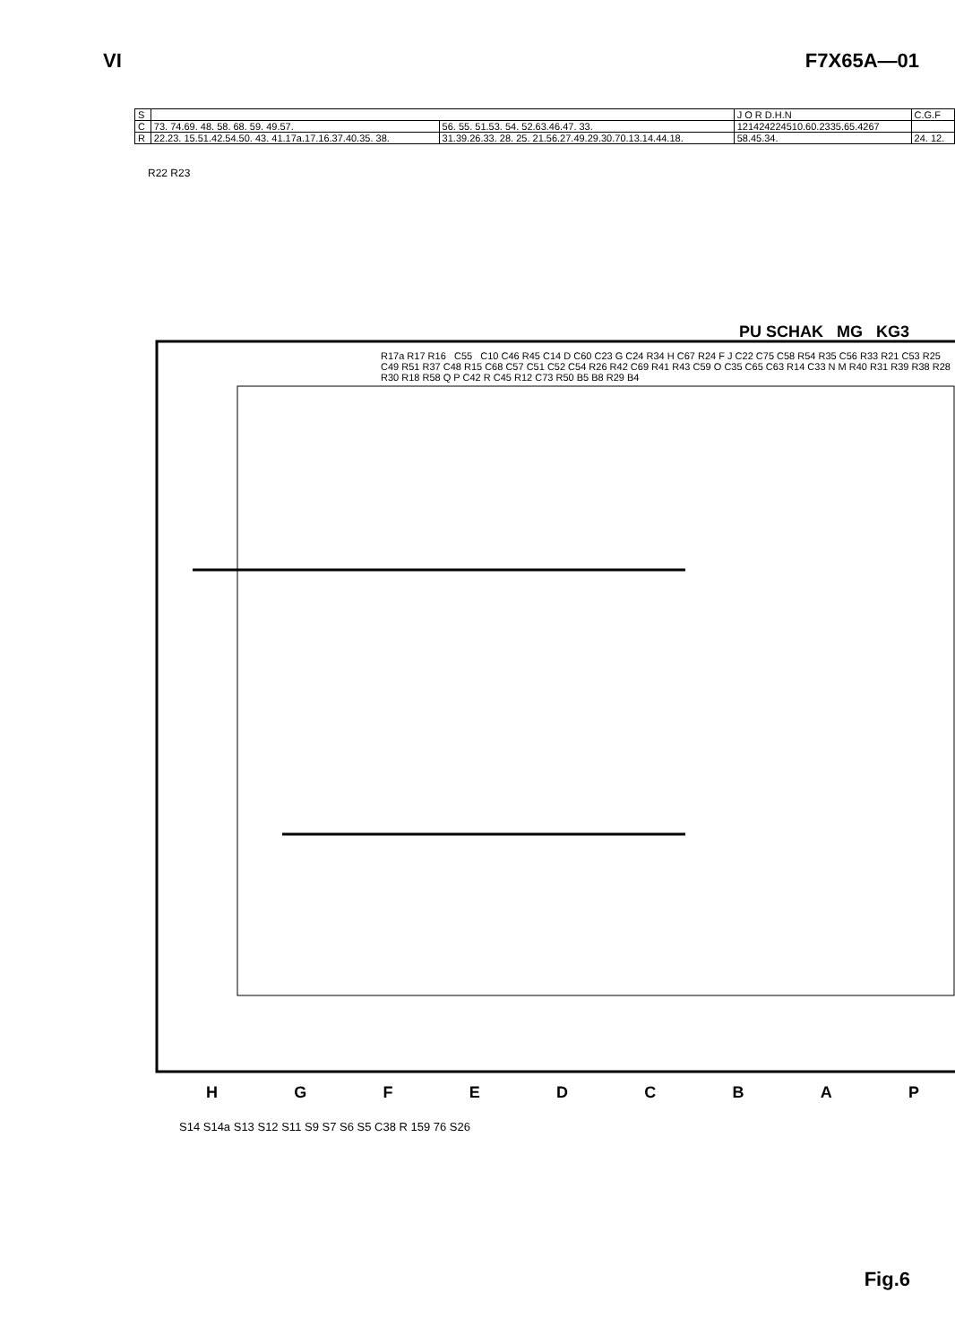VI F7X65A—01
| S | | | J O R D.H.N | C.G.F |
| C | 73. 74.69. 48. 58. 68. 59. 49.57. | 56. 55. 51.53. 54. 52.63.46.47. 33. | 121424224510.60.2335.65.4267 | |
| R | 22.23. 15.51.42.54.50. 43. 41.17a.17.16.37.40.35. 38. | 31.39.26.33. 28. 25. 21.56.27.49.29.30.70.13.14.44.18. | 58.45.34. | 24. 12. |
R22 R23
PU SCHAK MG KG3
R17a R17 R16 C55 C10 C46 R45 C14 D C60 C23 G C24 R34 H C67 R24 F J C22 C75 C58 R54 R35 C56 R33 R21 C53 R25 C49 R51 R37 C48 R15 C68 C57 C51 C52 C54 R26 R42 C69 R41 R43 C59 O C35 C65 C63 R14 C33 N M R40 R31 R39 R38 R28 R30 R18 R58 Q P C42 R C45 R12 C73 R50 B5 B8 R29 B4
HGFEDCBAP
S14 S14a S13 S12 S11 S9 S7 S6 S5 C38 R 159 76 S26
Fig.6